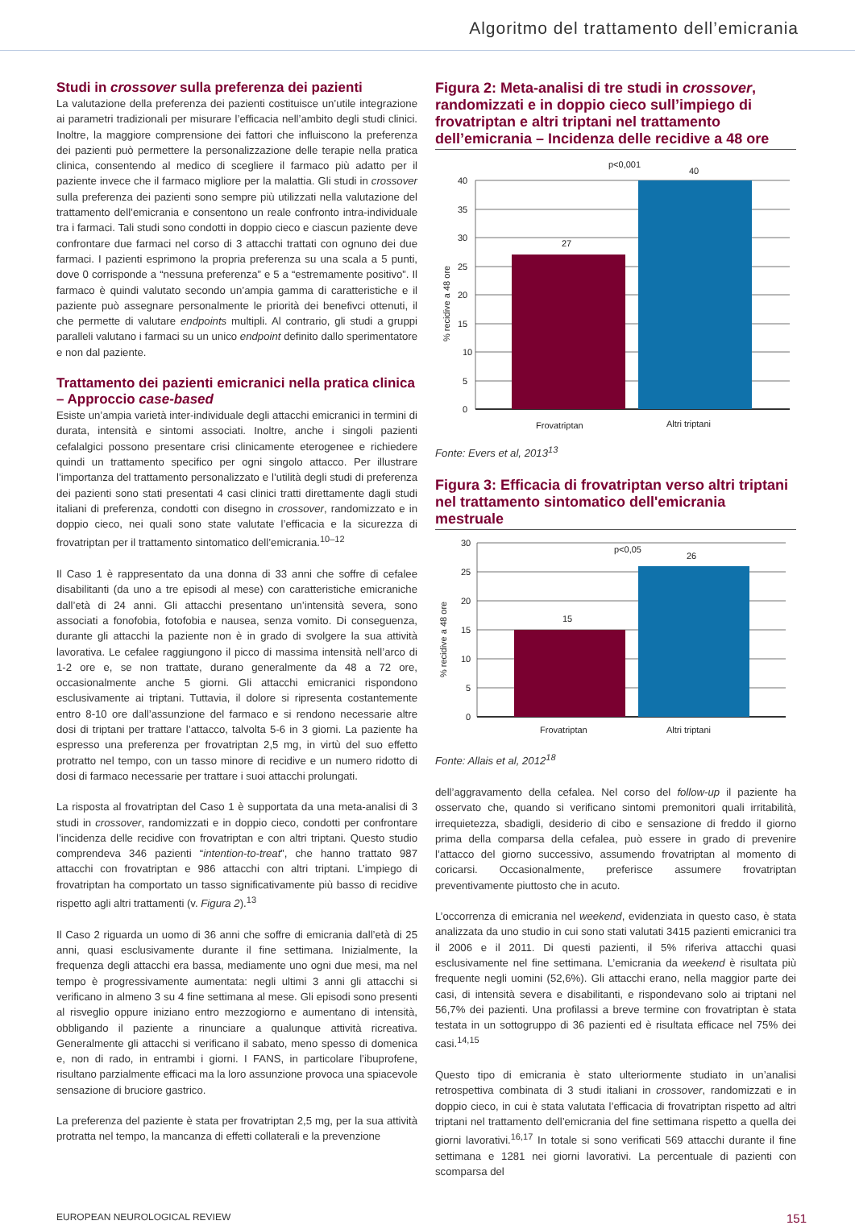Algoritmo del trattamento dell’emicrania
Studi in crossover sulla preferenza dei pazienti
La valutazione della preferenza dei pazienti costituisce un’utile integrazione ai parametri tradizionali per misurare l’efficacia nell’ambito degli studi clinici. Inoltre, la maggiore comprensione dei fattori che influiscono la preferenza dei pazienti può permettere la personalizzazione delle terapie nella pratica clinica, consentendo al medico di scegliere il farmaco più adatto per il paziente invece che il farmaco migliore per la malattia. Gli studi in crossover sulla preferenza dei pazienti sono sempre più utilizzati nella valutazione del trattamento dell’emicrania e consentono un reale confronto intra-individuale tra i farmaci. Tali studi sono condotti in doppio cieco e ciascun paziente deve confrontare due farmaci nel corso di 3 attacchi trattati con ognuno dei due farmaci. I pazienti esprimono la propria preferenza su una scala a 5 punti, dove 0 corrisponde a “nessuna preferenza” e 5 a “estremamente positivo”. Il farmaco è quindi valutato secondo un’ampia gamma di caratteristiche e il paziente può assegnare personalmente le priorità dei benefivci ottenuti, il che permette di valutare endpoints multipli. Al contrario, gli studi a gruppi paralleli valutano i farmaci su un unico endpoint definito dallo sperimentatore e non dal paziente.
Trattamento dei pazienti emicranici nella pratica clinica – Approccio case-based
Esiste un’ampia varietà inter-individuale degli attacchi emicranici in termini di durata, intensità e sintomi associati. Inoltre, anche i singoli pazienti cefalalgici possono presentare crisi clinicamente eterogenee e richiedere quindi un trattamento specifico per ogni singolo attacco. Per illustrare l’importanza del trattamento personalizzato e l’utilità degli studi di preferenza dei pazienti sono stati presentati 4 casi clinici tratti direttamente dagli studi italiani di preferenza, condotti con disegno in crossover, randomizzato e in doppio cieco, nei quali sono state valutate l’efficacia e la sicurezza di frovatriptan per il trattamento sintomatico dell’emicrania.<sup>10–12</sup>
Il Caso 1 è rappresentato da una donna di 33 anni che soffre di cefalee disabilitanti (da uno a tre episodi al mese) con caratteristiche emicraniche dall’età di 24 anni. Gli attacchi presentano un’intensità severa, sono associati a fonofobia, fotofobia e nausea, senza vomito. Di conseguenza, durante gli attacchi la paziente non è in grado di svolgere la sua attività lavorativa. Le cefalee raggiungono il picco di massima intensità nell’arco di 1-2 ore e, se non trattate, durano generalmente da 48 a 72 ore, occasionalmente anche 5 giorni. Gli attacchi emicranici rispondono esclusivamente ai triptani. Tuttavia, il dolore si ripresenta costantemente entro 8-10 ore dall’assunzione del farmaco e si rendono necessarie altre dosi di triptani per trattare l’attacco, talvolta 5-6 in 3 giorni. La paziente ha espresso una preferenza per frovatriptan 2,5 mg, in virtù del suo effetto protratto nel tempo, con un tasso minore di recidive e un numero ridotto di dosi di farmaco necessarie per trattare i suoi attacchi prolungati.
La risposta al frovatriptan del Caso 1 è supportata da una meta-analisi di 3 studi in crossover, randomizzati e in doppio cieco, condotti per confrontare l’incidenza delle recidive con frovatriptan e con altri triptani. Questo studio comprendeva 346 pazienti “intention-to-treat”, che hanno trattato 987 attacchi con frovatriptan e 986 attacchi con altri triptani. L’impiego di frovatriptan ha comportato un tasso significativamente più basso di recidive rispetto agli altri trattamenti (v. Figura 2).<sup>13</sup>
Il Caso 2 riguarda un uomo di 36 anni che soffre di emicrania dall’età di 25 anni, quasi esclusivamente durante il fine settimana. Inizialmente, la frequenza degli attacchi era bassa, mediamente uno ogni due mesi, ma nel tempo è progressivamente aumentata: negli ultimi 3 anni gli attacchi si verificano in almeno 3 su 4 fine settimana al mese. Gli episodi sono presenti al risveglio oppure iniziano entro mezzogiorno e aumentano di intensità, obbligando il paziente a rinunciare a qualunque attività ricreativa. Generalmente gli attacchi si verificano il sabato, meno spesso di domenica e, non di rado, in entrambi i giorni. I FANS, in particolare l’ibuprofene, risultano parzialmente efficaci ma la loro assunzione provoca una spiacevole sensazione di bruciore gastrico.
La preferenza del paziente è stata per frovatriptan 2,5 mg, per la sua attività protratta nel tempo, la mancanza di effetti collaterali e la prevenzione
Figura 2: Meta-analisi di tre studi in crossover, randomizzati e in doppio cieco sull’impiego di frovatriptan e altri triptani nel trattamento dell’emicrania – Incidenza delle recidive a 48 ore
% recidive a 48 ore
40
35
30
25
20
15
10
5
0
27
40
p<0,001
Frovatriptan
Altri triptani
Fonte: Evers et al, 2013<sup>13</sup>
Figura 3: Efficacia di frovatriptan verso altri triptani nel trattamento sintomatico dell'emicrania mestruale
% recidive a 48 ore
30
25
20
15
10
5
0
15
26
p<0,05
Frovatriptan
Altri triptani
Fonte: Allais et al, 2012<sup>18</sup>
dell’aggravamento della cefalea. Nel corso del follow-up il paziente ha osservato che, quando si verificano sintomi premonitori quali irritabilità, irrequietezza, sbadigli, desiderio di cibo e sensazione di freddo il giorno prima della comparsa della cefalea, può essere in grado di prevenire l’attacco del giorno successivo, assumendo frovatriptan al momento di coricarsi. Occasionalmente, preferisce assumere frovatriptan preventivamente piuttosto che in acuto.
L’occorrenza di emicrania nel weekend, evidenziata in questo caso, è stata analizzata da uno studio in cui sono stati valutati 3415 pazienti emicranici tra il 2006 e il 2011. Di questi pazienti, il 5% riferiva attacchi quasi esclusivamente nel fine settimana. L’emicrania da weekend è risultata più frequente negli uomini (52,6%). Gli attacchi erano, nella maggior parte dei casi, di intensità severa e disabilitanti, e rispondevano solo ai triptani nel 56,7% dei pazienti. Una profilassi a breve termine con frovatriptan è stata testata in un sottogruppo di 36 pazienti ed è risultata efficace nel 75% dei casi.<sup>14,15</sup>
Questo tipo di emicrania è stato ulteriormente studiato in un’analisi retrospettiva combinata di 3 studi italiani in crossover, randomizzati e in doppio cieco, in cui è stata valutata l’efficacia di frovatriptan rispetto ad altri triptani nel trattamento dell’emicrania del fine settimana rispetto a quella dei giorni lavorativi.<sup>16,17</sup> In totale si sono verificati 569 attacchi durante il fine settimana e 1281 nei giorni lavorativi. La percentuale di pazienti con scomparsa del
EUROPEAN NEUROLOGICAL REVIEW 151